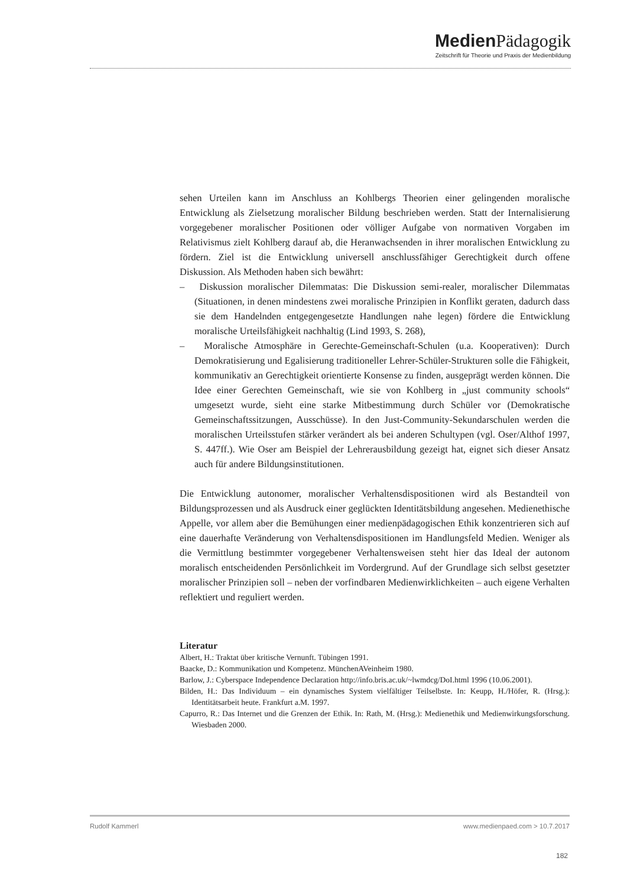Medien Pädagogik
Zeitschrift für Theorie und Praxis der Medienbildung
sehen Urteilen kann im Anschluss an Kohlbergs Theorien einer gelingenden moralische Entwicklung als Zielsetzung moralischer Bildung beschrieben werden. Statt der Internalisierung vorgegebener moralischer Positionen oder völliger Aufgabe von normativen Vorgaben im Relativismus zielt Kohlberg darauf ab, die Heranwachsenden in ihrer moralischen Entwicklung zu fördern. Ziel ist die Entwicklung universell anschlussfähiger Gerechtigkeit durch offene Diskussion. Als Methoden haben sich bewährt:
– Diskussion moralischer Dilemmatas: Die Diskussion semi-realer, moralischer Dilemmatas (Situationen, in denen mindestens zwei moralische Prinzipien in Konflikt geraten, dadurch dass sie dem Handelnden entgegengesetzte Handlungen nahe legen) fördere die Entwicklung moralische Urteilsfähigkeit nachhaltig (Lind 1993, S. 268),
– Moralische Atmosphäre in Gerechte-Gemeinschaft-Schulen (u.a. Kooperativen): Durch Demokratisierung und Egalisierung traditioneller Lehrer-Schüler-Strukturen solle die Fähigkeit, kommunikativ an Gerechtigkeit orientierte Konsense zu finden, ausgeprägt werden können. Die Idee einer Gerechten Gemeinschaft, wie sie von Kohlberg in „just community schools“ umgesetzt wurde, sieht eine starke Mitbestimmung durch Schüler vor (Demokratische Gemeinschaftssitzungen, Ausschüsse). In den Just-Community-Sekundarschulen werden die moralischen Urteilsstufen stärker verändert als bei anderen Schultypen (vgl. Oser/Althof 1997, S. 447ff.). Wie Oser am Beispiel der Lehrerausbildung gezeigt hat, eignet sich dieser Ansatz auch für andere Bildungsinstitutionen.
Die Entwicklung autonomer, moralischer Verhaltensdispositionen wird als Bestandteil von Bildungsprozessen und als Ausdruck einer geglückten Identitätsbildung angesehen. Medienethische Appelle, vor allem aber die Bemühungen einer medienpädagogischen Ethik konzentrieren sich auf eine dauerhafte Veränderung von Verhaltensdispositionen im Handlungsfeld Medien. Weniger als die Vermittlung bestimmter vorgegebener Verhaltensweisen steht hier das Ideal der autonom moralisch entscheidenden Persönlichkeit im Vordergrund. Auf der Grundlage sich selbst gesetzter moralischer Prinzipien soll – neben der vorfindbaren Medienwirklichkeiten – auch eigene Verhalten reflektiert und reguliert werden.
Literatur
Albert, H.: Traktat über kritische Vernunft. Tübingen 1991.
Baacke, D.: Kommunikation und Kompetenz. MünchenAVeinheim 1980.
Barlow, J.: Cyberspace Independence Declaration http://info.bris.ac.uk/~lwmdcg/DoI.html 1996 (10.06.2001).
Bilden, H.: Das Individuum – ein dynamisches System vielfältiger Teilselbste. In: Keupp, H./Höfer, R. (Hrsg.): Identitätsarbeit heute. Frankfurt a.M. 1997.
Capurro, R.: Das Internet und die Grenzen der Ethik. In: Rath, M. (Hrsg.): Medienethik und Medienwirkungsforschung. Wiesbaden 2000.
Rudolf Kammerl www.medienpaed.com > 10.7.2017
182